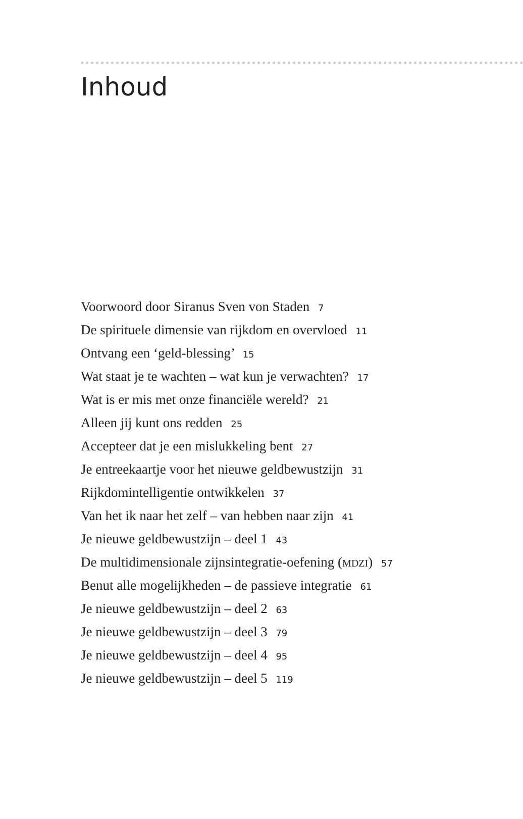Inhoud
Voorwoord door Siranus Sven von Staden 7
De spirituele dimensie van rijkdom en overvloed 11
Ontvang een ‘geld-blessing’ 15
Wat staat je te wachten – wat kun je verwachten? 17
Wat is er mis met onze financiële wereld? 21
Alleen jij kunt ons redden 25
Accepteer dat je een mislukkeling bent 27
Je entreekaartje voor het nieuwe geldbewustzijn 31
Rijkdomintelligentie ontwikkelen 37
Van het ik naar het zelf – van hebben naar zijn 41
Je nieuwe geldbewustzijn – deel 1 43
De multidimensionale zijnsintegratie-oefening (MDZI) 57
Benut alle mogelijkheden – de passieve integratie 61
Je nieuwe geldbewustzijn – deel 2 63
Je nieuwe geldbewustzijn – deel 3 79
Je nieuwe geldbewustzijn – deel 4 95
Je nieuwe geldbewustzijn – deel 5 119